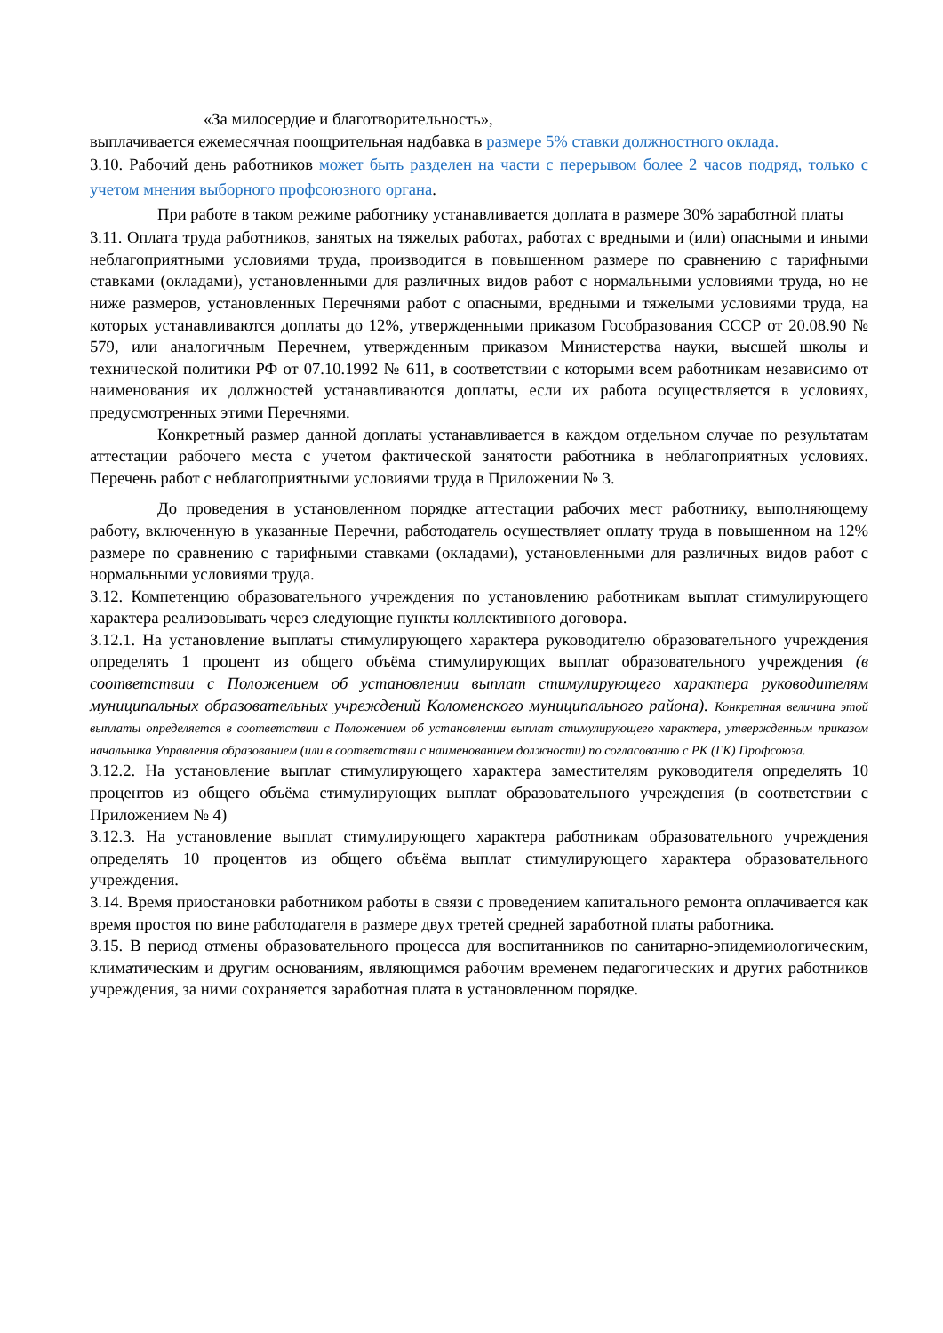«За милосердие и благотворительность»,
выплачивается ежемесячная поощрительная надбавка в размере 5% ставки должностного оклада.
3.10. Рабочий день работников может быть разделен на части с перерывом более 2 часов подряд, только с учетом мнения выборного профсоюзного органа.
При работе в таком режиме работнику устанавливается доплата в размере 30% заработной платы
3.11. Оплата труда работников, занятых на тяжелых работах, работах с вредными и (или) опасными и иными неблагоприятными условиями труда, производится в повышенном размере по сравнению с тарифными ставками (окладами), установленными для различных видов работ с нормальными условиями труда, но не ниже размеров, установленных Перечнями работ с опасными, вредными и тяжелыми условиями труда, на которых устанавливаются доплаты до 12%, утвержденными приказом Гособразования СССР от 20.08.90 № 579, или аналогичным Перечнем, утвержденным приказом Министерства науки, высшей школы и технической политики РФ от 07.10.1992 № 611, в соответствии с которыми всем работникам независимо от наименования их должностей устанавливаются доплаты, если их работа осуществляется в условиях, предусмотренных этими Перечнями.
Конкретный размер данной доплаты устанавливается в каждом отдельном случае по результатам аттестации рабочего места с учетом фактической занятости работника в неблагоприятных условиях. Перечень работ с неблагоприятными условиями труда в Приложении № 3.
До проведения в установленном порядке аттестации рабочих мест работнику, выполняющему работу, включенную в указанные Перечни, работодатель осуществляет оплату труда в повышенном на 12% размере по сравнению с тарифными ставками (окладами), установленными для различных видов работ с нормальными условиями труда.
3.12. Компетенцию образовательного учреждения по установлению работникам выплат стимулирующего характера реализовывать через следующие пункты коллективного договора.
3.12.1. На установление выплаты стимулирующего характера руководителю образовательного учреждения определять 1 процент из общего объёма стимулирующих выплат образовательного учреждения (в соответствии с Положением об установлении выплат стимулирующего характера руководителям муниципальных образовательных учреждений Коломенского муниципального района). Конкретная величина этой выплаты определяется в соответствии с Положением об установлении выплат стимулирующего характера, утвержденным приказом начальника Управления образованием (или в соответствии с наименованием должности) по согласованию с РК (ГК) Профсоюза.
3.12.2. На установление выплат стимулирующего характера заместителям руководителя определять 10 процентов из общего объёма стимулирующих выплат образовательного учреждения (в соответствии с Приложением № 4)
3.12.3. На установление выплат стимулирующего характера работникам образовательного учреждения определять 10 процентов из общего объёма выплат стимулирующего характера образовательного учреждения.
3.14. Время приостановки работником работы в связи с проведением капитального ремонта оплачивается как время простоя по вине работодателя в размере двух третей средней заработной платы работника.
3.15. В период отмены образовательного процесса для воспитанников по санитарно-эпидемиологическим, климатическим и другим основаниям, являющимся рабочим временем педагогических и других работников учреждения, за ними сохраняется заработная плата в установленном порядке.